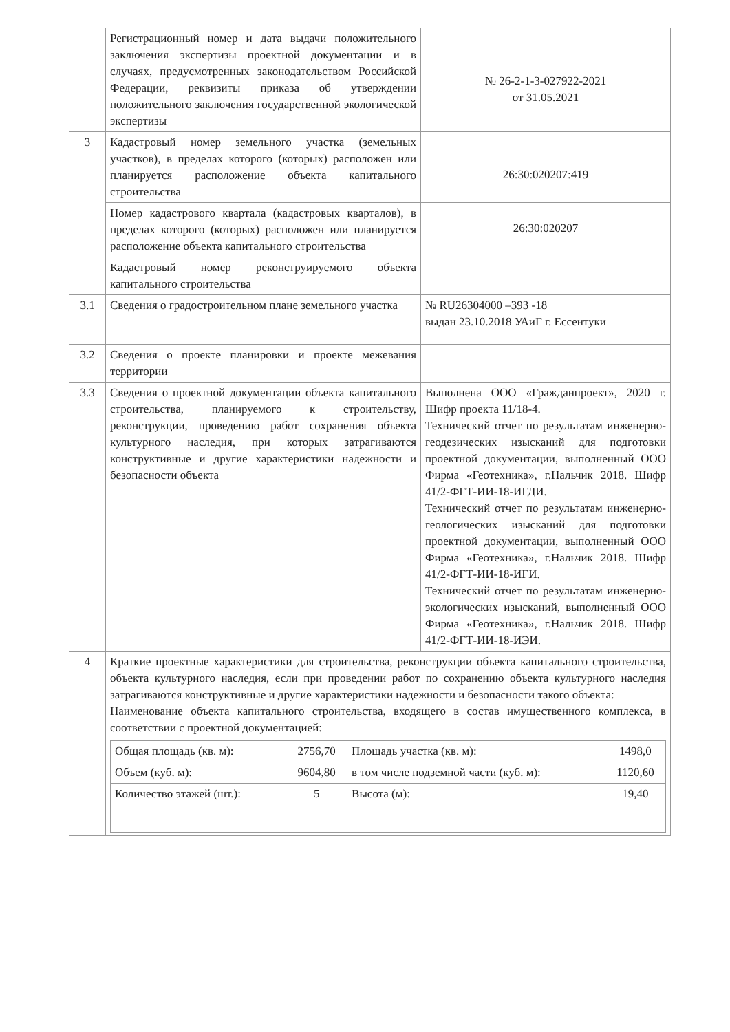| | Регистрационный номер и дата выдачи положительного заключения экспертизы проектной документации и в случаях, предусмотренных законодательством Российской Федерации, реквизиты приказа об утверждении положительного заключения государственной экологической экспертизы | № 26-2-1-3-027922-2021 от 31.05.2021 |
| 3 | Кадастровый номер земельного участка (земельных участков), в пределах которого (которых) расположен или планируется расположение объекта капитального строительства | 26:30:020207:419 |
| | Номер кадастрового квартала (кадастровых кварталов), в пределах которого (которых) расположен или планируется расположение объекта капитального строительства | 26:30:020207 |
| | Кадастровый номер реконструируемого объекта капитального строительства | |
| 3.1 | Сведения о градостроительном плане земельного участка | № RU26304000 –393 -18 выдан 23.10.2018 УАиГ г. Ессентуки |
| 3.2 | Сведения о проекте планировки и проекте межевания территории | |
| 3.3 | Сведения о проектной документации объекта капитального строительства, планируемого к строительству, реконструкции, проведению работ сохранения объекта культурного наследия, при которых затрагиваются конструктивные и другие характеристики надежности и безопасности объекта | Выполнена ООО «Гражданпроект», 2020 г. Шифр проекта 11/18-4. Технический отчет по результатам инженерно-геодезических изысканий для подготовки проектной документации, выполненный ООО Фирма «Геотехника», г.Нальчик 2018. Шифр 41/2-ФГТ-ИИ-18-ИГДИ. Технический отчет по результатам инженерно-геологических изысканий для подготовки проектной документации, выполненный ООО Фирма «Геотехника», г.Нальчик 2018. Шифр 41/2-ФГТ-ИИ-18-ИГИ. Технический отчет по результатам инженерно-экологических изысканий, выполненный ООО Фирма «Геотехника», г.Нальчик 2018. Шифр 41/2-ФГТ-ИИ-18-ИЭИ. |
| 4 | Краткие проектные характеристики для строительства, реконструкции объекта капитального строительства, объекта культурного наследия, если при проведении работ по сохранению объекта культурного наследия затрагиваются конструктивные и другие характеристики надежности и безопасности такого объекта: Наименование объекта капитального строительства, входящего в состав имущественного комплекса, в соответствии с проектной документацией: / Общая площадь (кв. м): / 2756,70 / Площадь участка (кв. м): / 1498,0 / / Объем (куб. м): / 9604,80 / в том числе подземной части (куб. м): / 1120,60 / / Количество этажей (шт.): / 5 / Высота (м): / 19,40 / | |